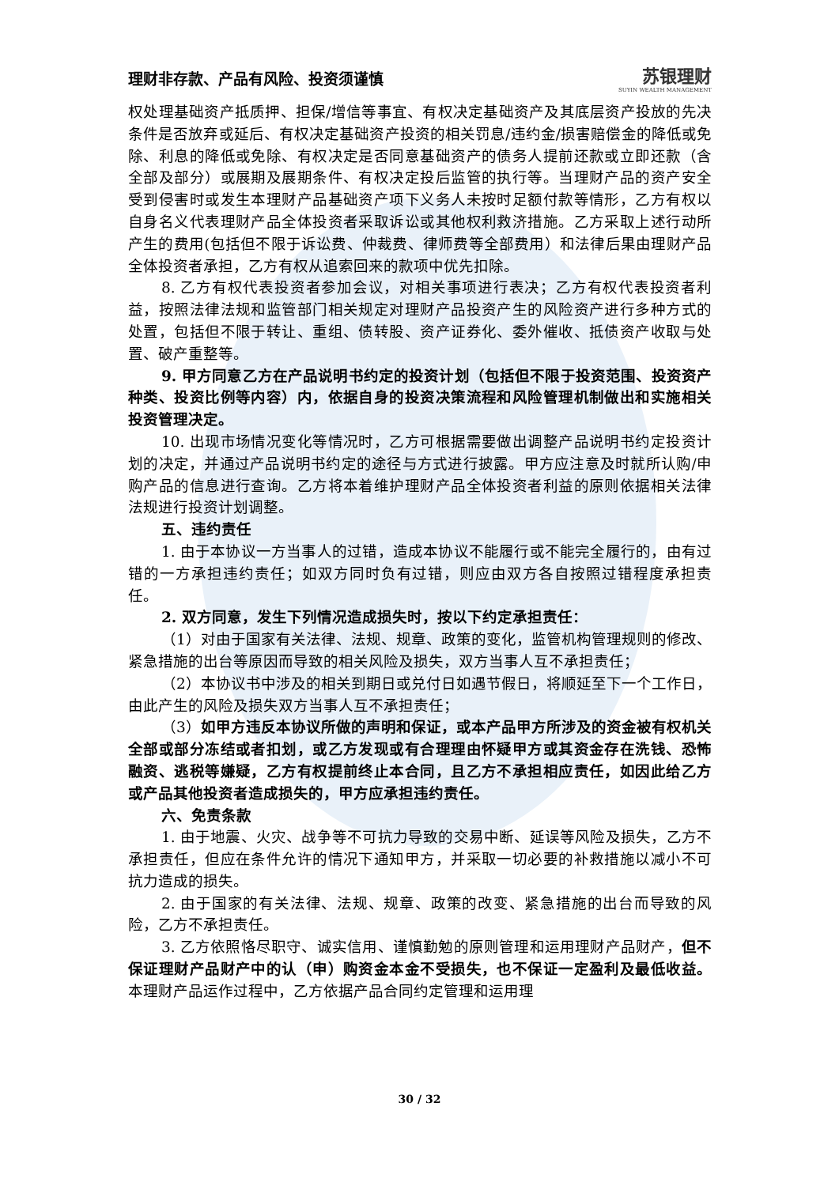理财非存款、产品有风险、投资须谨慎 苏银理财
SUYIN WEALTH MANAGEMENT
权处理基础资产抵质押、担保/增信等事宜、有权决定基础资产及其底层资产投放的先决条件是否放弃或延后、有权决定基础资产投资的相关罚息/违约金/损害赔偿金的降低或免除、利息的降低或免除、有权决定是否同意基础资产的债务人提前还款或立即还款（含全部及部分）或展期及展期条件、有权决定投后监管的执行等。当理财产品的资产安全受到侵害时或发生本理财产品基础资产项下义务人未按时足额付款等情形，乙方有权以自身名义代表理财产品全体投资者采取诉讼或其他权利救济措施。乙方采取上述行动所产生的费用(包括但不限于诉讼费、仲裁费、律师费等全部费用）和法律后果由理财产品全体投资者承担，乙方有权从追索回来的款项中优先扣除。
8. 乙方有权代表投资者参加会议，对相关事项进行表决；乙方有权代表投资者利益，按照法律法规和监管部门相关规定对理财产品投资产生的风险资产进行多种方式的处置，包括但不限于转让、重组、债转股、资产证券化、委外催收、抵债资产收取与处置、破产重整等。
9. 甲方同意乙方在产品说明书约定的投资计划（包括但不限于投资范围、投资资产种类、投资比例等内容）内，依据自身的投资决策流程和风险管理机制做出和实施相关投资管理决定。
10. 出现市场情况变化等情况时，乙方可根据需要做出调整产品说明书约定投资计划的决定，并通过产品说明书约定的途径与方式进行披露。甲方应注意及时就所认购/申购产品的信息进行查询。乙方将本着维护理财产品全体投资者利益的原则依据相关法律法规进行投资计划调整。
五、违约责任
1. 由于本协议一方当事人的过错，造成本协议不能履行或不能完全履行的，由有过错的一方承担违约责任；如双方同时负有过错，则应由双方各自按照过错程度承担责任。
2. 双方同意，发生下列情况造成损失时，按以下约定承担责任：
（1）对由于国家有关法律、法规、规章、政策的变化，监管机构管理规则的修改、紧急措施的出台等原因而导致的相关风险及损失，双方当事人互不承担责任；
（2）本协议书中涉及的相关到期日或兑付日如遇节假日，将顺延至下一个工作日，由此产生的风险及损失双方当事人互不承担责任；
（3）如甲方违反本协议所做的声明和保证，或本产品甲方所涉及的资金被有权机关全部或部分冻结或者扣划，或乙方发现或有合理理由怀疑甲方或其资金存在洗钱、恐怖融资、逃税等嫌疑，乙方有权提前终止本合同，且乙方不承担相应责任，如因此给乙方或产品其他投资者造成损失的，甲方应承担违约责任。
六、免责条款
1. 由于地震、火灾、战争等不可抗力导致的交易中断、延误等风险及损失，乙方不承担责任，但应在条件允许的情况下通知甲方，并采取一切必要的补救措施以减小不可抗力造成的损失。
2. 由于国家的有关法律、法规、规章、政策的改变、紧急措施的出台而导致的风险，乙方不承担责任。
3. 乙方依照恪尽职守、诚实信用、谨慎勤勉的原则管理和运用理财产品财产，但不保证理财产品财产中的认（申）购资金本金不受损失，也不保证一定盈利及最低收益。本理财产品运作过程中，乙方依据产品合同约定管理和运用理
30 / 32